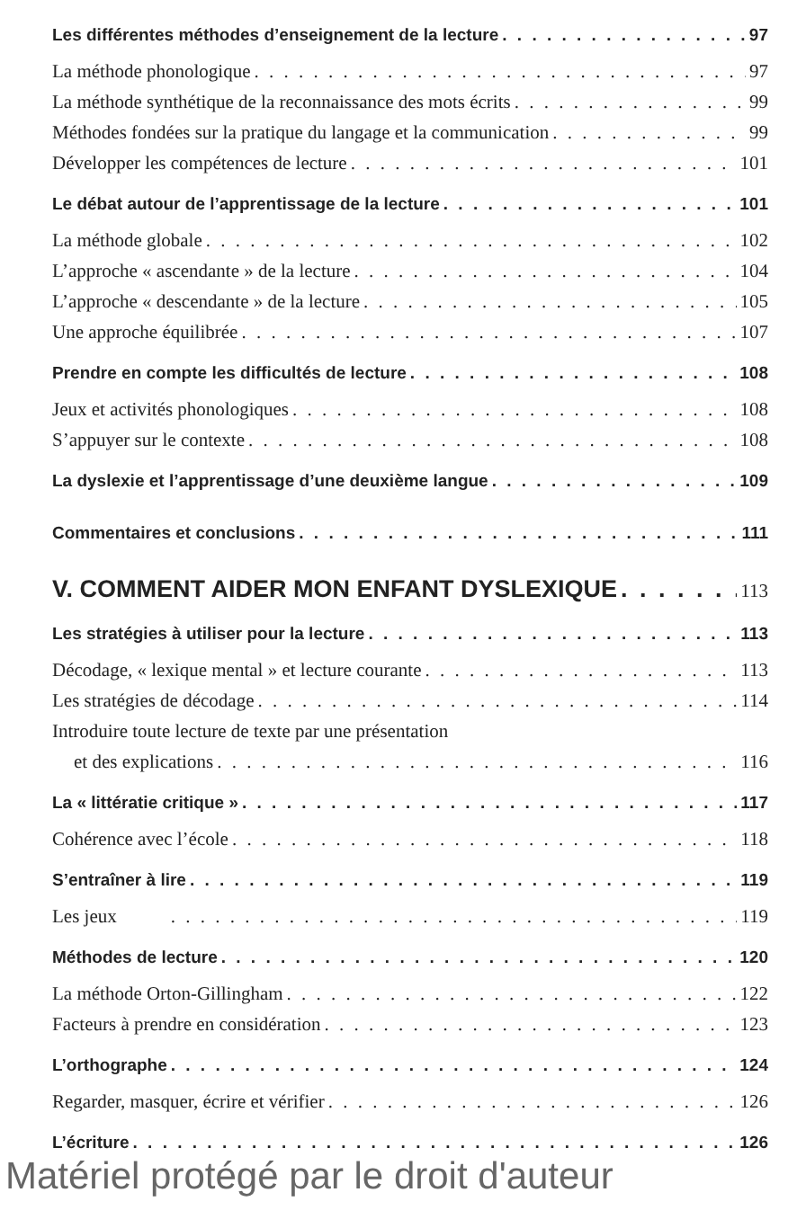Les différentes méthodes d’enseignement de la lecture 97
La méthode phonologique 97
La méthode synthétique de la reconnaissance des mots écrits 99
Méthodes fondées sur la pratique du langage et la communication 99
Développer les compétences de lecture 101
Le débat autour de l’apprentissage de la lecture 101
La méthode globale 102
L’approche « ascendante » de la lecture 104
L’approche « descendante » de la lecture 105
Une approche équilibrée 107
Prendre en compte les difficultés de lecture 108
Jeux et activités phonologiques 108
S’appuyer sur le contexte 108
La dyslexie et l’apprentissage d’une deuxième langue 109
Commentaires et conclusions 111
V. COMMENT AIDER MON ENFANT DYSLEXIQUE 113
Les stratégies à utiliser pour la lecture 113
Décodage, « lexique mental » et lecture courante 113
Les stratégies de décodage 114
Introduire toute lecture de texte par une présentation
et des explications 116
La « littératie critique » 117
Cohérence avec l’école 118
S’entraîner à lire 119
Les jeux 119
Méthodes de lecture 120
La méthode Orton-Gillingham 122
Facteurs à prendre en considération 123
L’orthographe 124
Regarder, masquer, écrire et vérifier 126
L’écriture 126
Matériel protégé par le droit d'auteur